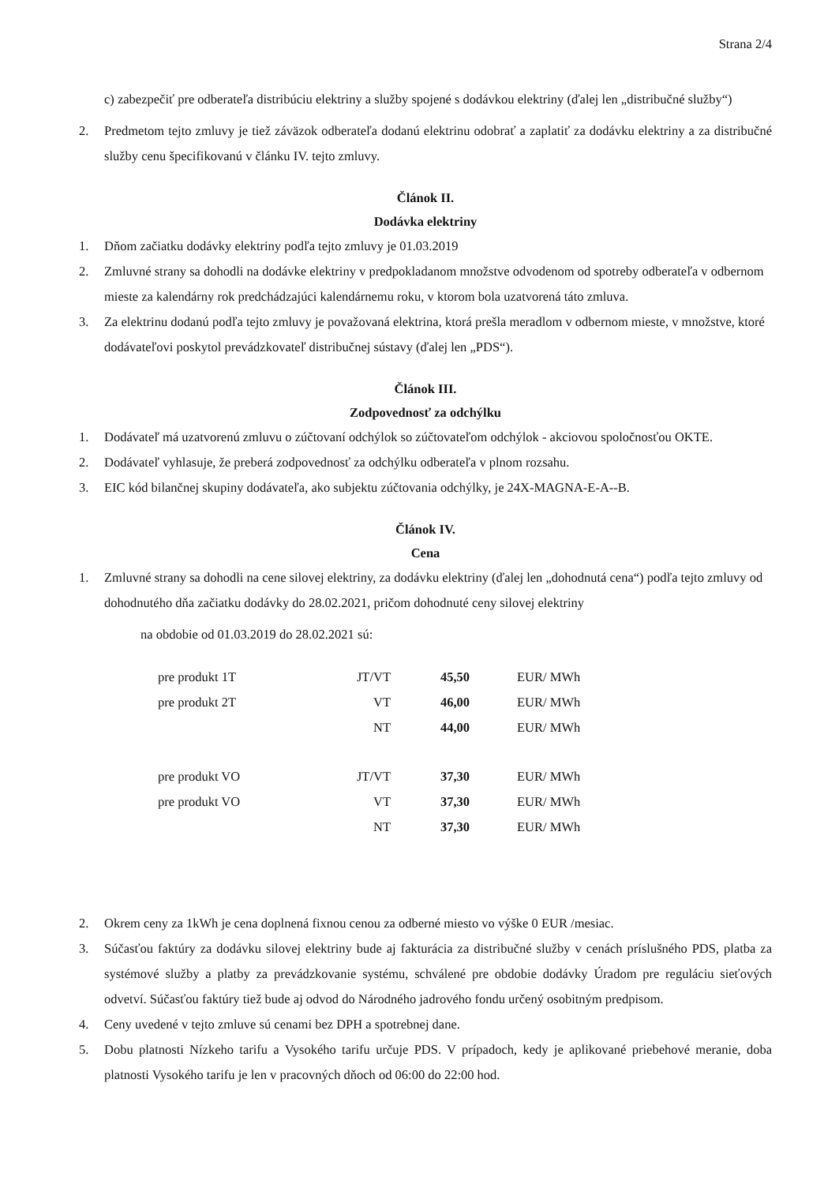Strana 2/4
c) zabezpečiť pre odberateľa distribúciu elektriny a služby spojené s dodávkou elektriny (ďalej len „distribučné služby“)
2. Predmetom tejto zmluvy je tiež záväzok odberateľa dodanú elektrinu odobrať a zaplatiť za dodávku elektriny a za distribučné služby cenu špecifikovanú v článku IV. tejto zmluvy.
Článok II.
Dodávka elektriny
1. Dňom začiatku dodávky elektriny podľa tejto zmluvy je 01.03.2019
2. Zmluvné strany sa dohodli na dodávke elektriny v predpokladanom množstve odvodenom od spotreby odberateľa v odbernom mieste za kalendárny rok predchádzajúci kalendárnemu roku, v ktorom bola uzatvorená táto zmluva.
3. Za elektrinu dodanú podľa tejto zmluvy je považovaná elektrina, ktorá prešla meradlom v odbernom mieste, v množstve, ktoré dodávateľovi poskytol prevádzkovateľ distribučnej sústavy (ďalej len „PDS“).
Článok III.
Zodpovednosť za odchýlku
1. Dodávateľ má uzatvorenú zmluvu o zúčtovaní odchýlok so zúčtovateľom odchýlok - akciovou spoločnosťou OKTE.
2. Dodávateľ vyhlasuje, že preberá zodpovednosť za odchýlku odberateľa v plnom rozsahu.
3. EIC kód bilančnej skupiny dodávateľa, ako subjektu zúčtovania odchýlky, je 24X-MAGNA-E-A--B.
Článok IV.
Cena
1. Zmluvné strany sa dohodli na cene silovej elektriny, za dodávku elektriny (ďalej len „dohodnutá cena“) podľa tejto zmluvy od dohodnutého dňa začiatku dodávky do 28.02.2021, pričom dohodnuté ceny silovej elektriny
na obdobie od 01.03.2019 do 28.02.2021 sú:
| pre produkt 1T | JT/VT | 45,50 | EUR/ MWh |
| pre produkt 2T | VT | 46,00 | EUR/ MWh |
| | NT | 44,00 | EUR/ MWh |
| pre produkt VO | JT/VT | 37,30 | EUR/ MWh |
| pre produkt VO | VT | 37,30 | EUR/ MWh |
| | NT | 37,30 | EUR/ MWh |
2. Okrem ceny za 1kWh je cena doplnená fixnou cenou za odberné miesto vo výške 0 EUR /mesiac.
3. Súčasťou faktúry za dodávku silovej elektriny bude aj fakturácia za distribučné služby v cenách príslušného PDS, platba za systémové služby a platby za prevádzkovanie systému, schválené pre obdobie dodávky Úradom pre reguláciu sieťových odvetví. Súčasťou faktúry tiež bude aj odvod do Národného jadrového fondu určený osobitným predpisom.
4. Ceny uvedené v tejto zmluve sú cenami bez DPH a spotrebnej dane.
5. Dobu platnosti Nízkeho tarifu a Vysokého tarifu určuje PDS. V prípadoch, kedy je aplikované priebehové meranie, doba platnosti Vysokého tarifu je len v pracovných dňoch od 06:00 do 22:00 hod.